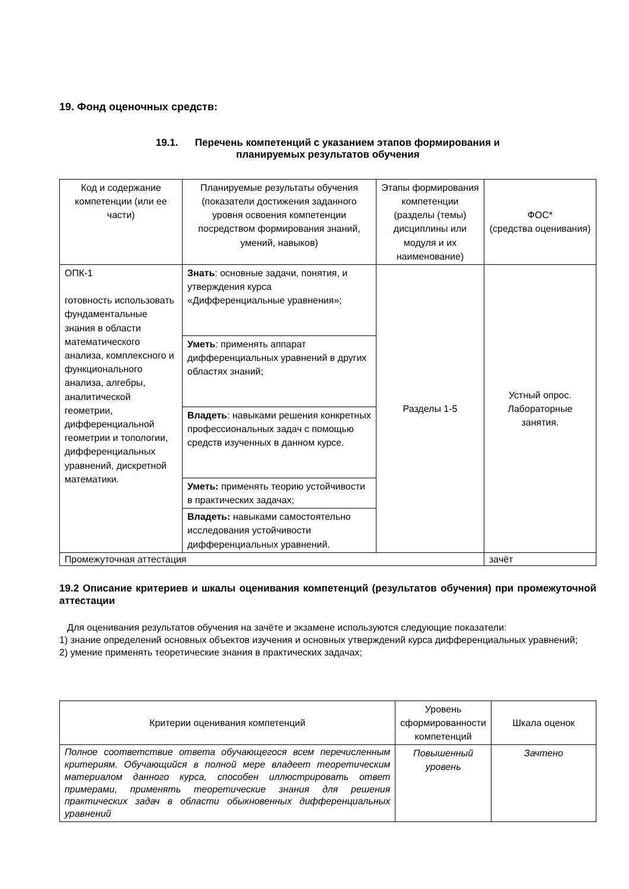19. Фонд оценочных средств:
19.1. Перечень компетенций с указанием этапов формирования и
планируемых результатов обучения
| Код и содержание компетенции (или ее части) | Планируемые результаты обучения (показатели достижения заданного уровня освоения компетенции посредством формирования знаний, умений, навыков) | Этапы формирования компетенции (разделы (темы) дисциплины или модуля и их наименование) | ФОС* (средства оценивания) |
| --- | --- | --- | --- |
| ОПК-1 готовность использовать фундаментальные знания в области математического анализа, комплексного и функционального анализа, алгебры, аналитической геометрии, дифференциальной геометрии и топологии, дифференциальных уравнений, дискретной математики. | Знать : основные задачи, понятия, и утверждения курса «Дифференциальные уравнения»; | Разделы 1-5 | Устный опрос. Лабораторные занятия. |
| | Уметь : применять аппарат дифференциальных уравнений в других областях знаний; | | |
| | Владеть : навыками решения конкретных профессиональных задач с помощью средств изученных в данном курсе. | | |
| | Уметь: применять теорию устойчивости в практических задачах; | | |
| | Владеть: навыками самостоятельно исследования устойчивости дифференциальных уравнений. | | |
| Промежуточная аттестация | | | зачёт |
19.2 Описание критериев и шкалы оценивания компетенций (результатов обучения) при промежуточной аттестации
Для оценивания результатов обучения на зачёте и экзамене используются следующие показатели:
1) знание определений основных объектов изучения и основных утверждений курса дифференциальных уравнений;
2) умение применять теоретические знания в практических задачах;
| Критерии оценивания компетенций | Уровень сформированности компетенций | Шкала оценок |
| --- | --- | --- |
| Полное соответствие ответа обучающегося всем перечисленным критериям. Обучающийся в полной мере владеет теоретическим материалом данного курса, способен иллюстрировать ответ примерами, применять теоретические знания для решения практических задач в области обыкновенных дифференциальных уравнений | Повышенный уровень | Зачтено |